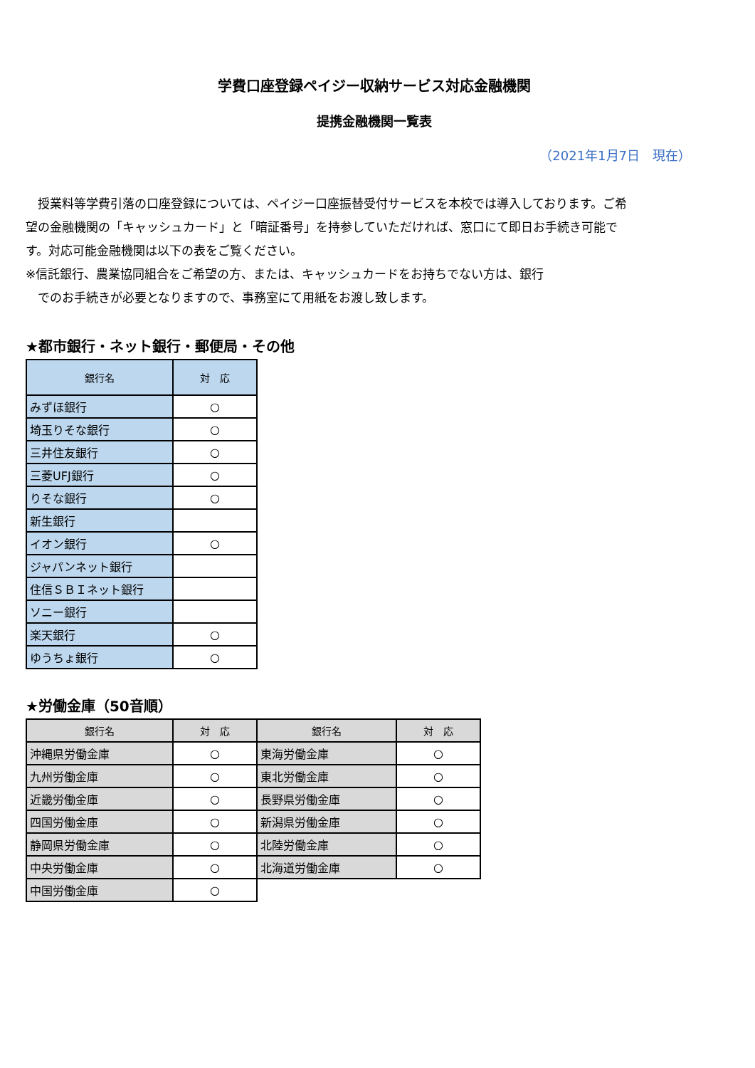学費口座登録ペイジー収納サービス対応金融機関
提携金融機関一覧表
（2021年1月7日　現在）
　授業料等学費引落の口座登録については、ペイジー口座振替受付サービスを本校では導入しております。ご希望の金融機関の「キャッシュカード」と「暗証番号」を持参していただければ、窓口にて即日お手続き可能です。対応可能金融機関は以下の表をご覧ください。
※信託銀行、農業協同組合をご希望の方、または、キャッシュカードをお持ちでない方は、銀行
　でのお手続きが必要となりますので、事務室にて用紙をお渡し致します。
★都市銀行・ネット銀行・郵便局・その他
| 銀行名 | 対 応 |
| --- | --- |
| みずほ銀行 | ○ |
| 埼玉りそな銀行 | ○ |
| 三井住友銀行 | ○ |
| 三菱UFJ銀行 | ○ |
| りそな銀行 | ○ |
| 新生銀行 | |
| イオン銀行 | ○ |
| ジャパンネット銀行 | |
| 住信ＳＢＩネット銀行 | |
| ソニー銀行 | |
| 楽天銀行 | ○ |
| ゆうちょ銀行 | ○ |
★労働金庫（50音順）
| 銀行名 | 対 応 | 銀行名 | 対 応 |
| --- | --- | --- | --- |
| 沖縄県労働金庫 | ○ | 東海労働金庫 | ○ |
| 九州労働金庫 | ○ | 東北労働金庫 | ○ |
| 近畿労働金庫 | ○ | 長野県労働金庫 | ○ |
| 四国労働金庫 | ○ | 新潟県労働金庫 | ○ |
| 静岡県労働金庫 | ○ | 北陸労働金庫 | ○ |
| 中央労働金庫 | ○ | 北海道労働金庫 | ○ |
| 中国労働金庫 | ○ | | |